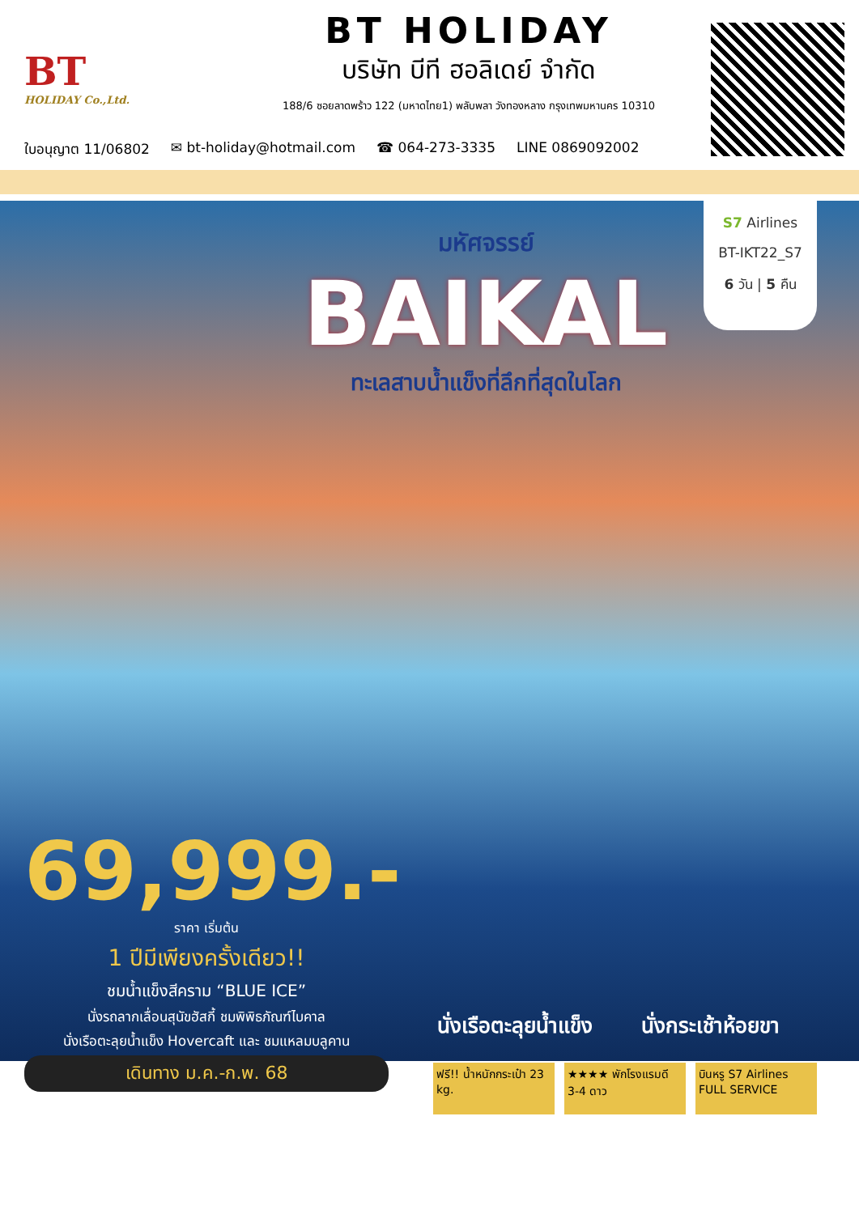BT
HOLIDAY Co.,Ltd.
BT HOLIDAY
บริษัท บีที ฮอลิเดย์ จำกัด
188/6 ซอยลาดพร้าว 122 (มหาดไทย1) พลับพลา วังทองหลาง กรุงเทพมหานคร 10310
ใบอนุญาต 11/06802 ✉ bt-holiday@hotmail.com ☎ 064-273-3335 LINE 0869092002
S7 Airlines
BT-IKT22_S7
6 วัน | 5 คืน
มหัศจรรย์
BAIKAL
ทะเลสาบน้ำแข็งที่ลึกที่สุดในโลก
69,999.- ราคา เริ่มต้น
1 ปีมีเพียงครั้งเดียว!!
ชมน้ำแข็งสีคราม “BLUE ICE”
นั่งรถลากเลื่อนสุนัขฮัสกี้ ชมพิพิธภัณฑ์ไบคาล
นั่งเรือตะลุยน้ำแข็ง Hovercaft และ ชมแหลมบลูคาน
เดินทาง ม.ค.-ก.พ. 68
นั่งเรือตะลุยน้ำแข็ง นั่งกระเช้าห้อยขา
ฟรี!! น้ำหนักกระเป๋า 23 kg.
★★★★ พักโรงแรมดี 3-4 ดาว
บินหรู S7 Airlines FULL SERVICE